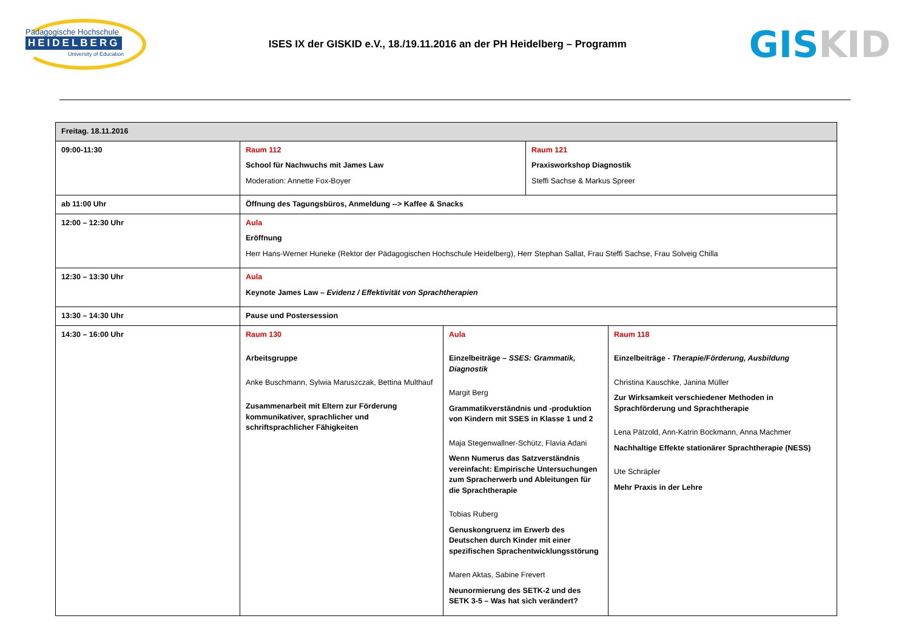Pädagogische Hochschule
HEIDELBERG
University of Education
ISES IX der GISKID e.V., 18./19.11.2016 an der PH Heidelberg – Programm
GIS KID
| Freitag. 18.11.2016 | | | | |
| 09:00-11:30 | Raum 112 School für Nachwuchs mit James Law Moderation: Annette Fox-Boyer | | Raum 121 Praxisworkshop Diagnostik Steffi Sachse & Markus Spreer | |
| ab 11:00 Uhr | Öffnung des Tagungsbüros, Anmeldung --> Kaffee & Snacks | | | |
| 12:00 – 12:30 Uhr | Aula Eröffnung Herr Hans-Werner Huneke (Rektor der Pädagogischen Hochschule Heidelberg), Herr Stephan Sallat, Frau Steffi Sachse, Frau Solveig Chilla | | | |
| 12:30 – 13:30 Uhr | Aula Keynote James Law – Evidenz / Effektivität von Sprachtherapien | | | |
| 13:30 – 14:30 Uhr | Pause und Postersession | | | |
| 14:30 – 16:00 Uhr | Raum 130 Arbeitsgruppe Anke Buschmann, Sylwia Maruszczak, Bettina Multhauf Zusammenarbeit mit Eltern zur Förderung kommunikativer, sprachlicher und schriftsprachlicher Fähigkeiten | Aula Einzelbeiträge – SSES: Grammatik, Diagnostik Margit Berg Grammatikverständnis und -produktion von Kindern mit SSES in Klasse 1 und 2 Maja Stegenwallner-Schütz, Flavia Adani Wenn Numerus das Satzverständnis vereinfacht: Empirische Untersuchungen zum Spracherwerb und Ableitungen für die Sprachtherapie Tobias Ruberg Genuskongruenz im Erwerb des Deutschen durch Kinder mit einer spezifischen Sprachentwicklungsstörung Maren Aktas, Sabine Frevert Neunormierung des SETK-2 und des SETK 3-5 – Was hat sich verändert? | | Raum 118 Einzelbeiträge - Therapie/Förderung, Ausbildung Christina Kauschke, Janina Müller Zur Wirksamkeit verschiedener Methoden in Sprachförderung und Sprachtherapie Lena Pätzold, Ann-Katrin Bockmann, Anna Machmer Nachhaltige Effekte stationärer Sprachtherapie (NESS) Ute Schräpler Mehr Praxis in der Lehre |